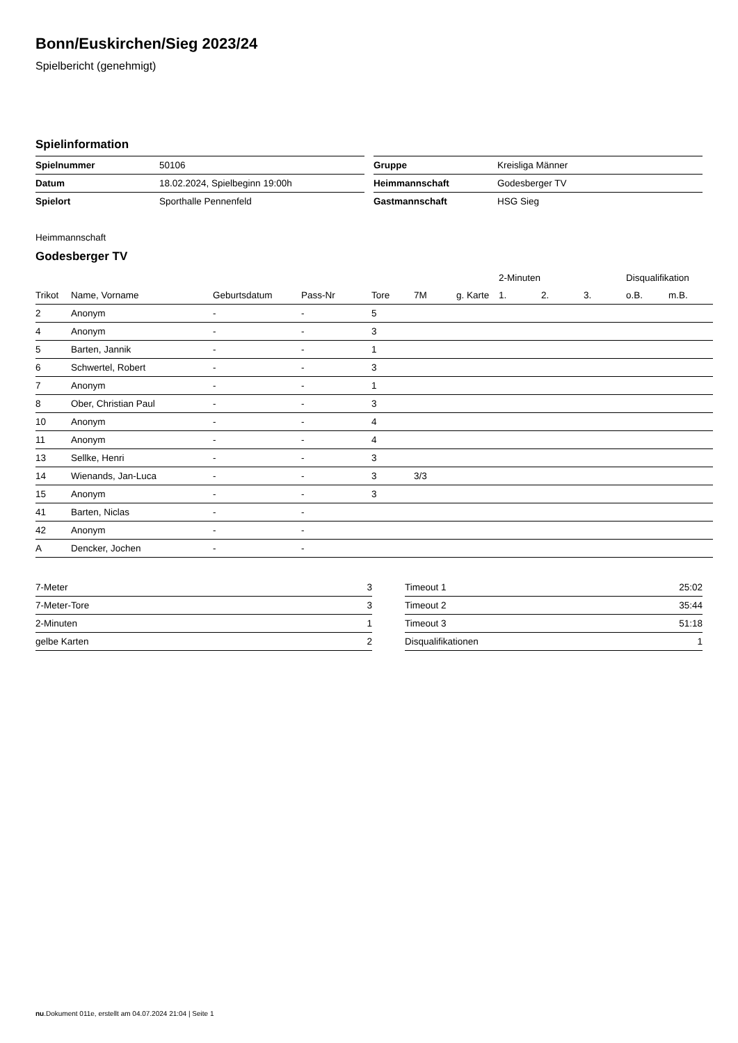Bonn/Euskirchen/Sieg 2023/24
Spielbericht (genehmigt)
Spielinformation
| Spielnummer | 50106 |
| Datum | 18.02.2024, Spielbeginn 19:00h |
| Spielort | Sporthalle Pennenfeld |
| Gruppe | Kreisliga Männer |
| Heimmannschaft | Godesberger TV |
| Gastmannschaft | HSG Sieg |
Heimmannschaft
Godesberger TV
| | | | | | | | 2-Minuten | | | Disqualifikation | |
| --- | --- | --- | --- | --- | --- | --- | --- | --- | --- | --- | --- |
| Trikot | Name, Vorname | Geburtsdatum | Pass-Nr | Tore | 7M | g. Karte | 1. | 2. | 3. | o.B. | m.B. |
| 2 | Anonym | - | - | 5 | | | | | | | |
| 4 | Anonym | - | - | 3 | | | | | | | |
| 5 | Barten, Jannik | - | - | 1 | | | | | | | |
| 6 | Schwertel, Robert | - | - | 3 | | | | | | | |
| 7 | Anonym | - | - | 1 | | | | | | | |
| 8 | Ober, Christian Paul | - | - | 3 | | | | | | | |
| 10 | Anonym | - | - | 4 | | | | | | | |
| 11 | Anonym | - | - | 4 | | | | | | | |
| 13 | Sellke, Henri | - | - | 3 | | | | | | | |
| 14 | Wienands, Jan-Luca | - | - | 3 | 3/3 | | | | | | |
| 15 | Anonym | - | - | 3 | | | | | | | |
| 41 | Barten, Niclas | - | - | | | | | | | | |
| 42 | Anonym | - | - | | | | | | | | |
| A | Dencker, Jochen | - | - | | | | | | | | |
| 7-Meter | 3 |
| 7-Meter-Tore | 3 |
| 2-Minuten | 1 |
| gelbe Karten | 2 |
| Timeout 1 | 25:02 |
| Timeout 2 | 35:44 |
| Timeout 3 | 51:18 |
| Disqualifikationen | 1 |
nu.Dokument 011e, erstellt am 04.07.2024 21:04 | Seite 1